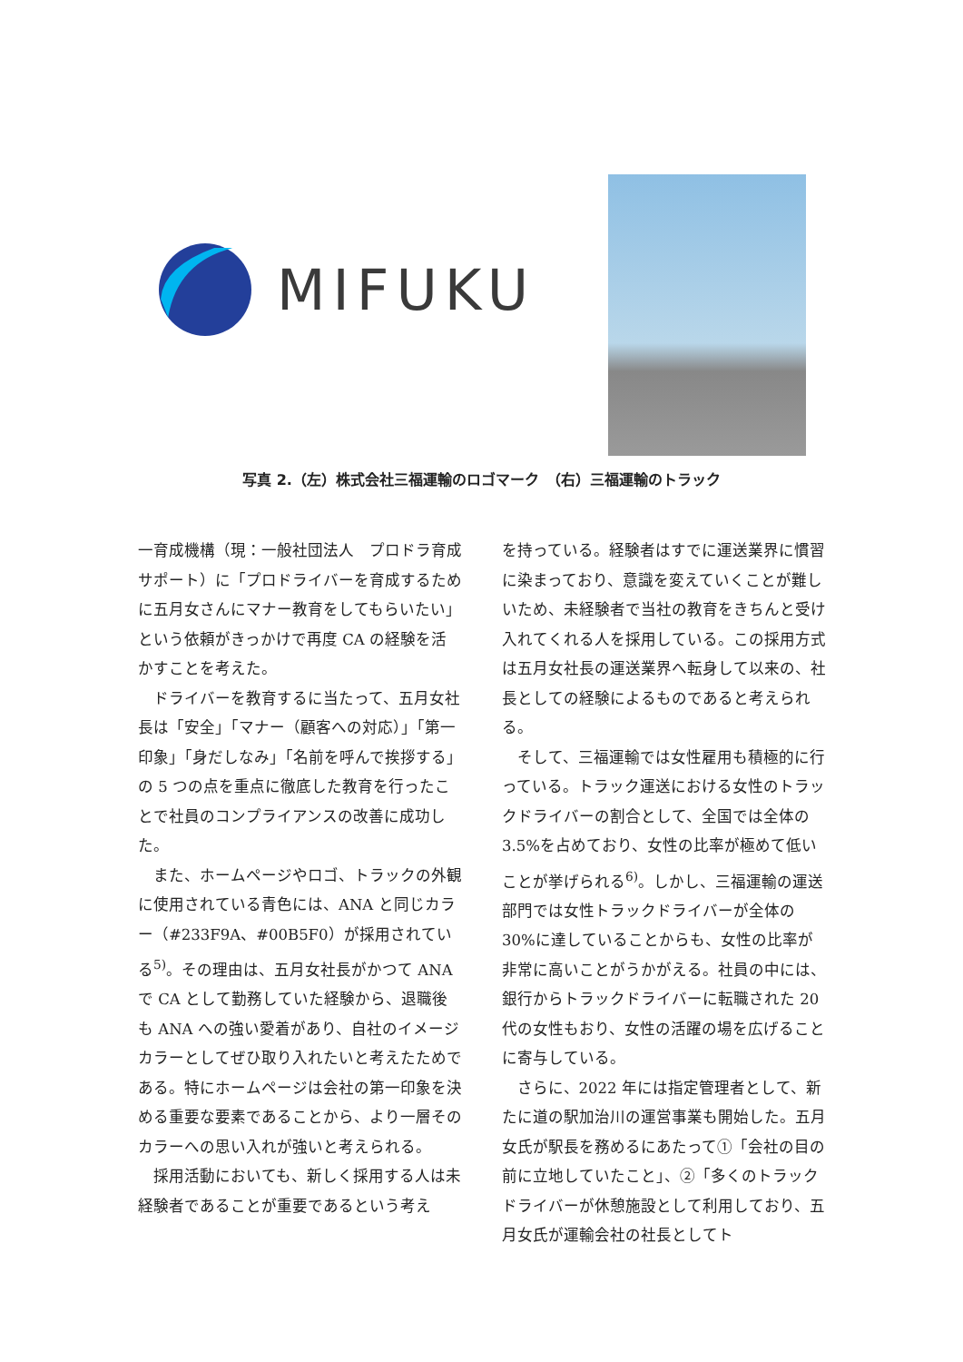MIFUKU
写真 2.（左）株式会社三福運輸のロゴマーク　（右）三福運輸のトラック
一育成機構（現：一般社団法人　プロドラ育成サポート）に「プロドライバーを育成するために五月女さんにマナー教育をしてもらいたい」という依頼がきっかけで再度 CA の経験を活かすことを考えた。
ドライバーを教育するに当たって、五月女社長は「安全」「マナー（顧客への対応）」「第一印象」「身だしなみ」「名前を呼んで挨拶する」の 5 つの点を重点に徹底した教育を行ったことで社員のコンプライアンスの改善に成功した。
また、ホームページやロゴ、トラックの外観に使用されている青色には、ANA と同じカラー（#233F9A、#00B5F0）が採用されている<sup>5)</sup>。その理由は、五月女社長がかつて ANA で CA として勤務していた経験から、退職後も ANA への強い愛着があり、自社のイメージカラーとしてぜひ取り入れたいと考えたためである。特にホームページは会社の第一印象を決める重要な要素であることから、より一層そのカラーへの思い入れが強いと考えられる。
採用活動においても、新しく採用する人は未経験者であることが重要であるという考え
を持っている。経験者はすでに運送業界に慣習に染まっており、意識を変えていくことが難しいため、未経験者で当社の教育をきちんと受け入れてくれる人を採用している。この採用方式は五月女社長の運送業界へ転身して以来の、社長としての経験によるものであると考えられる。
そして、三福運輸では女性雇用も積極的に行っている。トラック運送における女性のトラックドライバーの割合として、全国では全体の 3.5%を占めており、女性の比率が極めて低いことが挙げられる<sup>6)</sup>。しかし、三福運輸の運送部門では女性トラックドライバーが全体の 30%に達していることからも、女性の比率が非常に高いことがうかがえる。社員の中には、銀行からトラックドライバーに転職された 20 代の女性もおり、女性の活躍の場を広げることに寄与している。
さらに、2022 年には指定管理者として、新たに道の駅加治川の運営事業も開始した。五月女氏が駅長を務めるにあたって①「会社の目の前に立地していたこと」、②「多くのトラックドライバーが休憩施設として利用しており、五月女氏が運輸会社の社長としてト